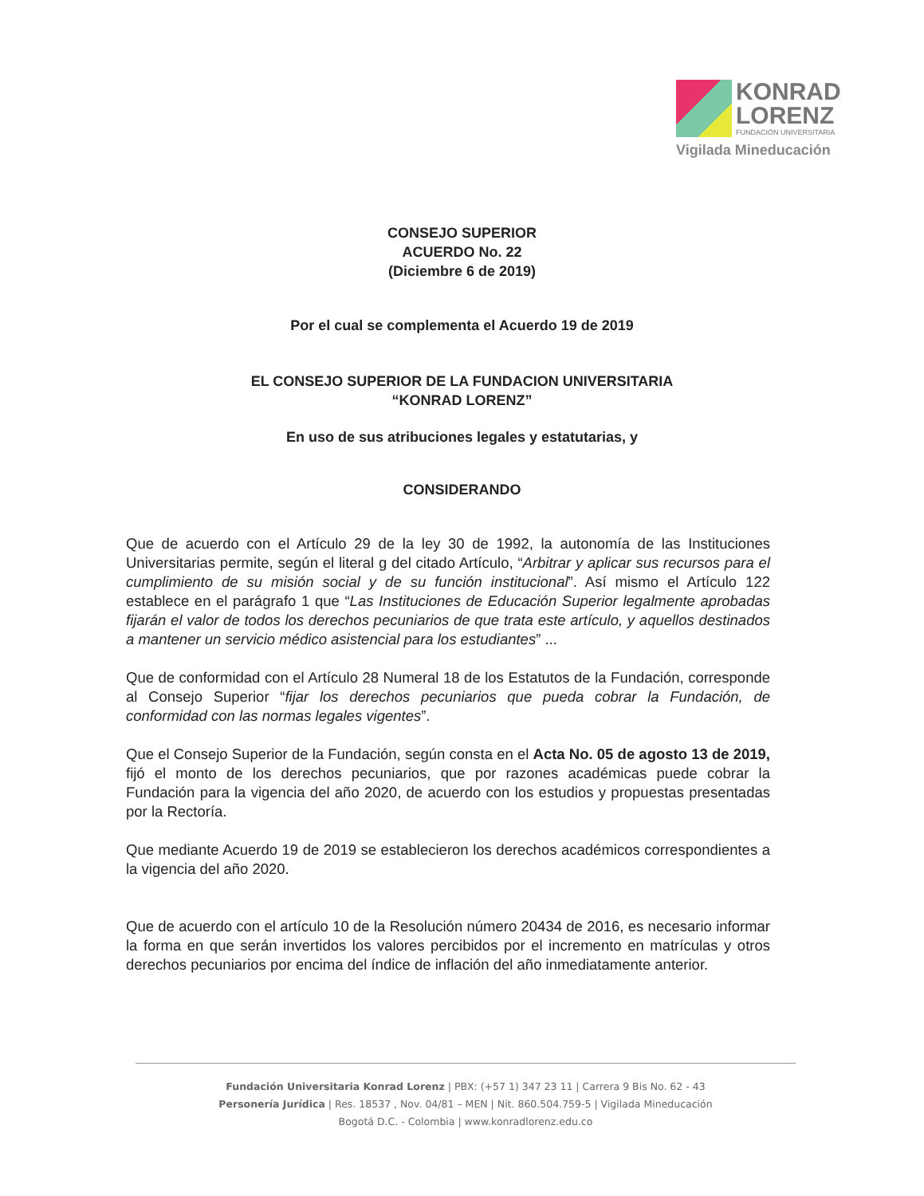KONRAD
LORENZ
FUNDACIÓN UNIVERSITARIA
Vigilada Mineducación
CONSEJO SUPERIOR
ACUERDO No. 22
(Diciembre 6 de 2019)
Por el cual se complementa el Acuerdo 19 de 2019
EL CONSEJO SUPERIOR DE LA FUNDACION UNIVERSITARIA
“KONRAD LORENZ”
En uso de sus atribuciones legales y estatutarias, y
CONSIDERANDO
Que de acuerdo con el Artículo 29 de la ley 30 de 1992, la autonomía de las Instituciones Universitarias permite, según el literal g del citado Artículo, “Arbitrar y aplicar sus recursos para el cumplimiento de su misión social y de su función institucional”. Así mismo el Artículo 122 establece en el parágrafo 1 que “Las Instituciones de Educación Superior legalmente aprobadas fijarán el valor de todos los derechos pecuniarios de que trata este artículo, y aquellos destinados a mantener un servicio médico asistencial para los estudiantes” ...
Que de conformidad con el Artículo 28 Numeral 18 de los Estatutos de la Fundación, corresponde al Consejo Superior “fijar los derechos pecuniarios que pueda cobrar la Fundación, de conformidad con las normas legales vigentes”.
Que el Consejo Superior de la Fundación, según consta en el Acta No. 05 de agosto 13 de 2019, fijó el monto de los derechos pecuniarios, que por razones académicas puede cobrar la Fundación para la vigencia del año 2020, de acuerdo con los estudios y propuestas presentadas por la Rectoría.
Que mediante Acuerdo 19 de 2019 se establecieron los derechos académicos correspondientes a la vigencia del año 2020.
Que de acuerdo con el artículo 10 de la Resolución número 20434 de 2016, es necesario informar la forma en que serán invertidos los valores percibidos por el incremento en matrículas y otros derechos pecuniarios por encima del índice de inflación del año inmediatamente anterior.
Fundación Universitaria Konrad Lorenz | PBX: (+57 1) 347 23 11 | Carrera 9 Bis No. 62 - 43
Personería Jurídica | Res. 18537 , Nov. 04/81 – MEN | Nit. 860.504.759-5 | Vigilada Mineducación
Bogotá D.C. - Colombia | www.konradlorenz.edu.co